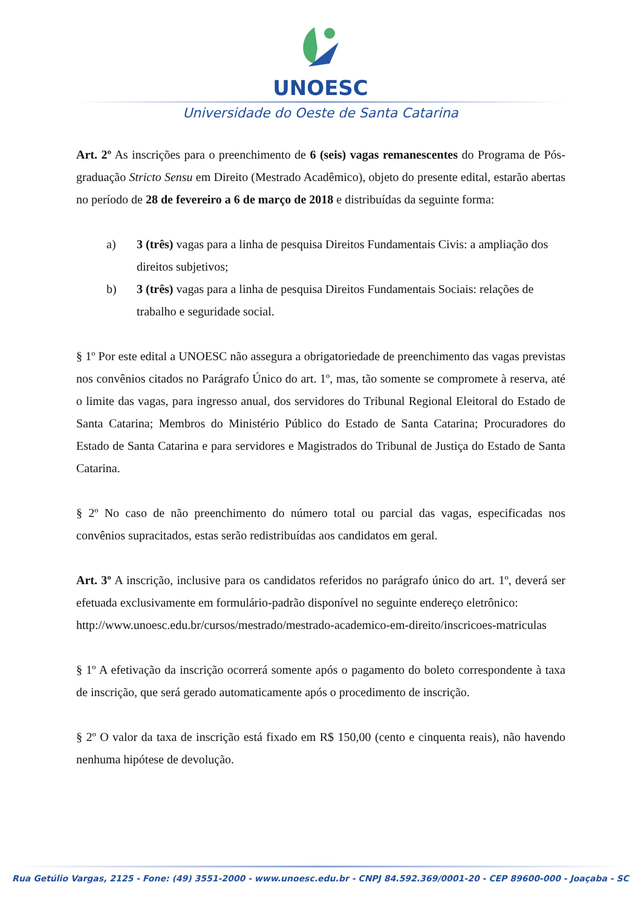UNOESC
Universidade do Oeste de Santa Catarina
Art. 2º As inscrições para o preenchimento de 6 (seis) vagas remanescentes do Programa de Pós-graduação Stricto Sensu em Direito (Mestrado Acadêmico), objeto do presente edital, estarão abertas no período de 28 de fevereiro a 6 de março de 2018 e distribuídas da seguinte forma:
a) 3 (três) vagas para a linha de pesquisa Direitos Fundamentais Civis: a ampliação dos direitos subjetivos;
b) 3 (três) vagas para a linha de pesquisa Direitos Fundamentais Sociais: relações de trabalho e seguridade social.
§ 1º Por este edital a UNOESC não assegura a obrigatoriedade de preenchimento das vagas previstas nos convênios citados no Parágrafo Único do art. 1º, mas, tão somente se compromete à reserva, até o limite das vagas, para ingresso anual, dos servidores do Tribunal Regional Eleitoral do Estado de Santa Catarina; Membros do Ministério Público do Estado de Santa Catarina; Procuradores do Estado de Santa Catarina e para servidores e Magistrados do Tribunal de Justiça do Estado de Santa Catarina.
§ 2º No caso de não preenchimento do número total ou parcial das vagas, especificadas nos convênios supracitados, estas serão redistribuídas aos candidatos em geral.
Art. 3º A inscrição, inclusive para os candidatos referidos no parágrafo único do art. 1º, deverá ser efetuada exclusivamente em formulário-padrão disponível no seguinte endereço eletrônico:
http://www.unoesc.edu.br/cursos/mestrado/mestrado-academico-em-direito/inscricoes-matriculas
§ 1º A efetivação da inscrição ocorrerá somente após o pagamento do boleto correspondente à taxa de inscrição, que será gerado automaticamente após o procedimento de inscrição.
§ 2º O valor da taxa de inscrição está fixado em R$ 150,00 (cento e cinquenta reais), não havendo nenhuma hipótese de devolução.
Rua Getúlio Vargas, 2125 - Fone: (49) 3551-2000 - www.unoesc.edu.br - CNPJ 84.592.369/0001-20 - CEP 89600-000 - Joaçaba - SC